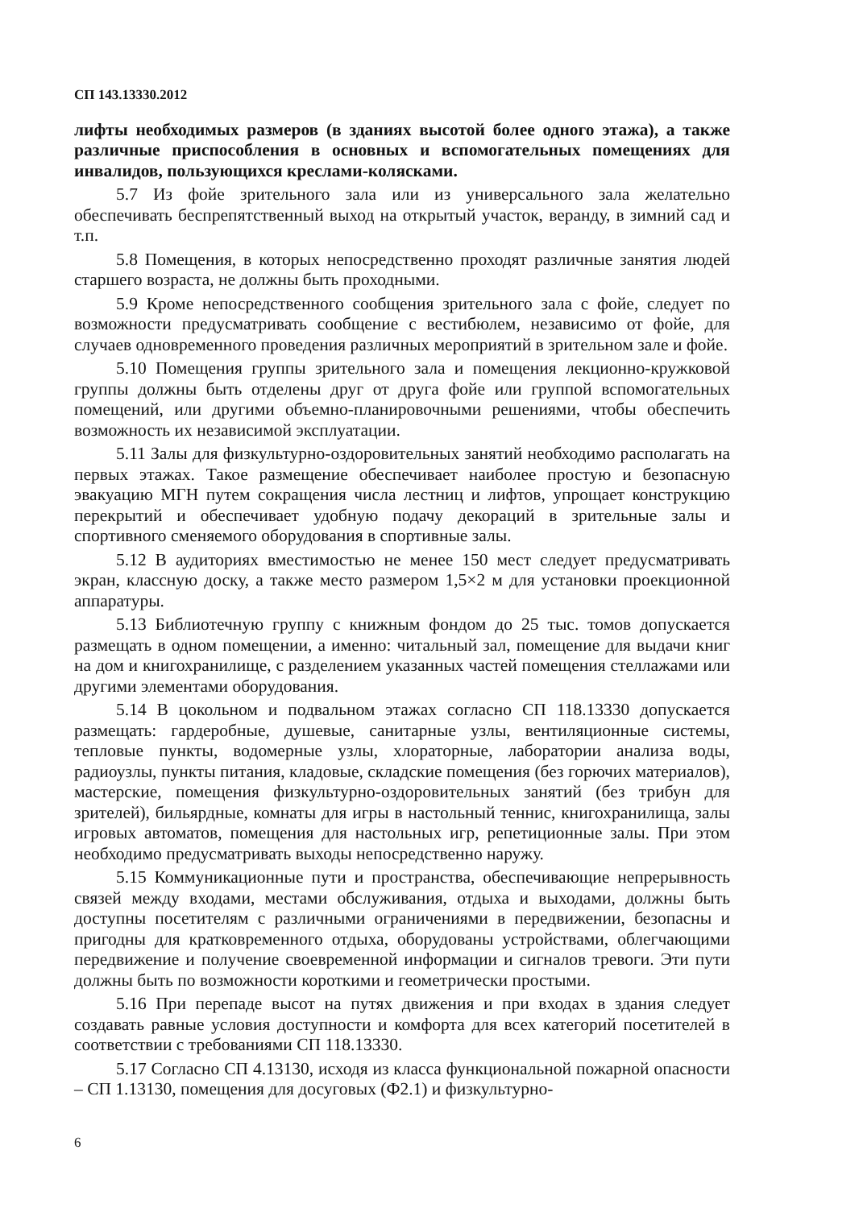СП 143.13330.2012
лифты необходимых размеров (в зданиях высотой более одного этажа), а также различные приспособления в основных и вспомогательных помещениях для инвалидов, пользующихся креслами-колясками.
5.7 Из фойе зрительного зала или из универсального зала желательно обеспечивать беспрепятственный выход на открытый участок, веранду, в зимний сад и т.п.
5.8 Помещения, в которых непосредственно проходят различные занятия людей старшего возраста, не должны быть проходными.
5.9 Кроме непосредственного сообщения зрительного зала с фойе, следует по возможности предусматривать сообщение с вестибюлем, независимо от фойе, для случаев одновременного проведения различных мероприятий в зрительном зале и фойе.
5.10 Помещения группы зрительного зала и помещения лекционно-кружковой группы должны быть отделены друг от друга фойе или группой вспомогательных помещений, или другими объемно-планировочными решениями, чтобы обеспечить возможность их независимой эксплуатации.
5.11 Залы для физкультурно-оздоровительных занятий необходимо располагать на первых этажах. Такое размещение обеспечивает наиболее простую и безопасную эвакуацию МГН путем сокращения числа лестниц и лифтов, упрощает конструкцию перекрытий и обеспечивает удобную подачу декораций в зрительные залы и спортивного сменяемого оборудования в спортивные залы.
5.12 В аудиториях вместимостью не менее 150 мест следует предусматривать экран, классную доску, а также место размером 1,5×2 м для установки проекционной аппаратуры.
5.13 Библиотечную группу с книжным фондом до 25 тыс. томов допускается размещать в одном помещении, а именно: читальный зал, помещение для выдачи книг на дом и книгохранилище, с разделением указанных частей помещения стеллажами или другими элементами оборудования.
5.14 В цокольном и подвальном этажах согласно СП 118.13330 допускается размещать: гардеробные, душевые, санитарные узлы, вентиляционные системы, тепловые пункты, водомерные узлы, хлораторные, лаборатории анализа воды, радиоузлы, пункты питания, кладовые, складские помещения (без горючих материалов), мастерские, помещения физкультурно-оздоровительных занятий (без трибун для зрителей), бильярдные, комнаты для игры в настольный теннис, книгохранилища, залы игровых автоматов, помещения для настольных игр, репетиционные залы. При этом необходимо предусматривать выходы непосредственно наружу.
5.15 Коммуникационные пути и пространства, обеспечивающие непрерывность связей между входами, местами обслуживания, отдыха и выходами, должны быть доступны посетителям с различными ограничениями в передвижении, безопасны и пригодны для кратковременного отдыха, оборудованы устройствами, облегчающими передвижение и получение своевременной информации и сигналов тревоги. Эти пути должны быть по возможности короткими и геометрически простыми.
5.16 При перепаде высот на путях движения и при входах в здания следует создавать равные условия доступности и комфорта для всех категорий посетителей в соответствии с требованиями СП 118.13330.
5.17 Согласно СП 4.13130, исходя из класса функциональной пожарной опасности – СП 1.13130, помещения для досуговых (Ф2.1) и физкультурно-
6